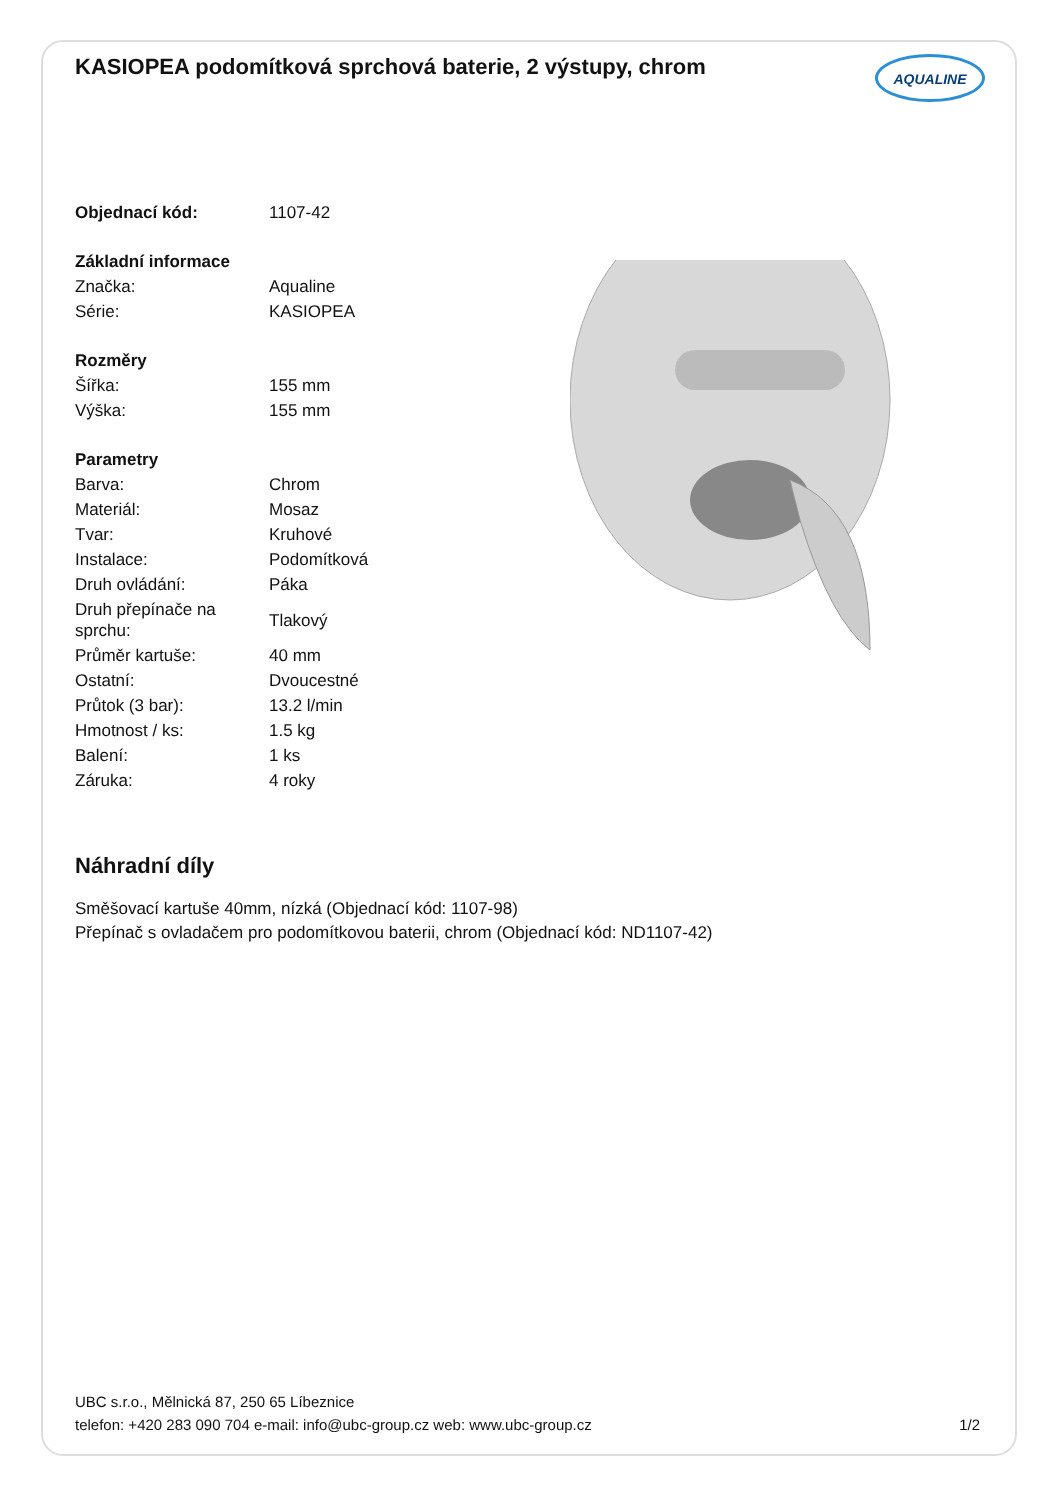KASIOPEA podomítková sprchová baterie, 2 výstupy, chrom
AQUALINE
| Objednací kód: | 1107-42 |
| Základní informace | |
| Značka: | Aqualine |
| Série: | KASIOPEA |
| Rozměry | |
| Šířka: | 155 mm |
| Výška: | 155 mm |
| Parametry | |
| Barva: | Chrom |
| Materiál: | Mosaz |
| Tvar: | Kruhové |
| Instalace: | Podomítková |
| Druh ovládání: | Páka |
| Druh přepínače na sprchu: | Tlakový |
| Průměr kartuše: | 40 mm |
| Ostatní: | Dvoucestné |
| Průtok (3 bar): | 13.2 l/min |
| Hmotnost / ks: | 1.5 kg |
| Balení: | 1 ks |
| Záruka: | 4 roky |
Náhradní díly
Směšovací kartuše 40mm, nízká (Objednací kód: 1107-98)
Přepínač s ovladačem pro podomítkovou baterii, chrom (Objednací kód: ND1107-42)
UBC s.r.o., Mělnická 87, 250 65 Líbeznice
telefon: +420 283 090 704 e-mail: info@ubc-group.cz web: www.ubc-group.cz 1/2